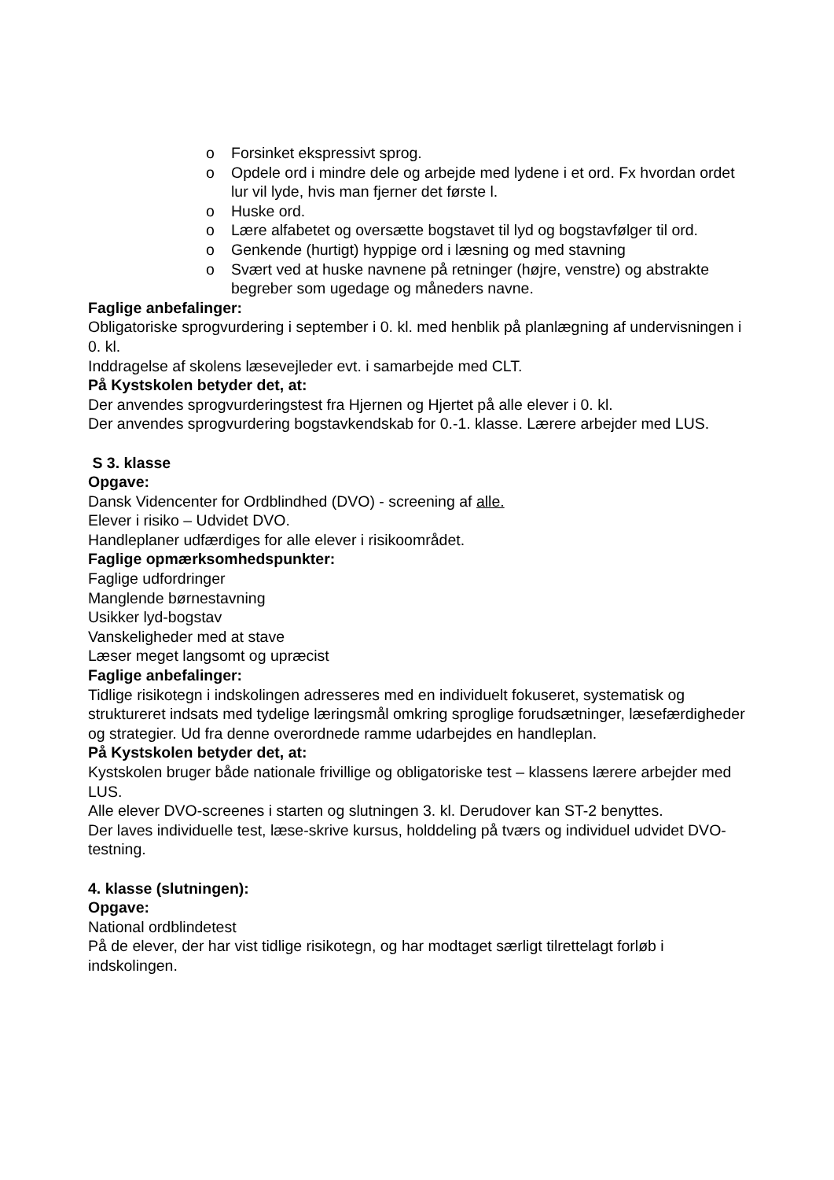o Forsinket ekspressivt sprog.
o Opdele ord i mindre dele og arbejde med lydene i et ord. Fx hvordan ordet lur vil lyde, hvis man fjerner det første l.
o Huske ord.
o Lære alfabetet og oversætte bogstavet til lyd og bogstavfølger til ord.
o Genkende (hurtigt) hyppige ord i læsning og med stavning
o Svært ved at huske navnene på retninger (højre, venstre) og abstrakte begreber som ugedage og måneders navne.
Faglige anbefalinger:
Obligatoriske sprogvurdering i september i 0. kl. med henblik på planlægning af undervisningen i 0. kl.
Inddragelse af skolens læsevejleder evt. i samarbejde med CLT.
På Kystskolen betyder det, at:
Der anvendes sprogvurderingstest fra Hjernen og Hjertet på alle elever i 0. kl.
Der anvendes sprogvurdering bogstavkendskab for 0.-1. klasse. Lærere arbejder med LUS.
S 3. klasse
Opgave:
Dansk Videncenter for Ordblindhed (DVO) - screening af alle.
Elever i risiko – Udvidet DVO.
Handleplaner udfærdiges for alle elever i risikoområdet.
Faglige opmærksomhedspunkter:
Faglige udfordringer
Manglende børnestavning
Usikker lyd-bogstav
Vanskeligheder med at stave
Læser meget langsomt og upræcist
Faglige anbefalinger:
Tidlige risikotegn i indskolingen adresseres med en individuelt fokuseret, systematisk og struktureret indsats med tydelige læringsmål omkring sproglige forudsætninger, læsefærdigheder og strategier. Ud fra denne overordnede ramme udarbejdes en handleplan.
På Kystskolen betyder det, at:
Kystskolen bruger både nationale frivillige og obligatoriske test – klassens lærere arbejder med LUS.
Alle elever DVO-screenes i starten og slutningen 3. kl. Derudover kan ST-2 benyttes.
Der laves individuelle test, læse-skrive kursus, holddeling på tværs og individuel udvidet DVO-testning.
4. klasse (slutningen):
Opgave:
National ordblindetest
På de elever, der har vist tidlige risikotegn, og har modtaget særligt tilrettelagt forløb i indskolingen.